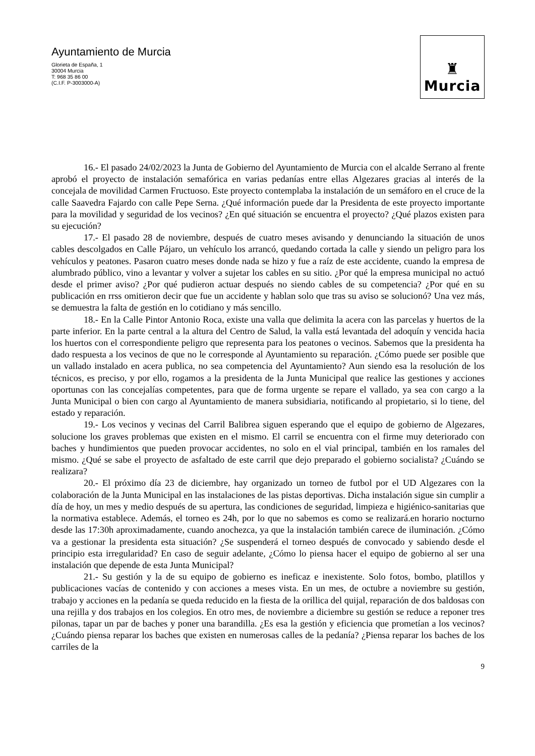Ayuntamiento de Murcia
Glorieta de España, 1
30004 Murcia
T: 968 35 86 00
(C.I.F. P-3003000-A)
♜
Murcia
16.- El pasado 24/02/2023 la Junta de Gobierno del Ayuntamiento de Murcia con el alcalde Serrano al frente aprobó el proyecto de instalación semafórica en varias pedanías entre ellas Algezares gracias al interés de la concejala de movilidad Carmen Fructuoso. Este proyecto contemplaba la instalación de un semáforo en el cruce de la calle Saavedra Fajardo con calle Pepe Serna. ¿Qué información puede dar la Presidenta de este proyecto importante para la movilidad y seguridad de los vecinos? ¿En qué situación se encuentra el proyecto? ¿Qué plazos existen para su ejecución?
17.- El pasado 28 de noviembre, después de cuatro meses avisando y denunciando la situación de unos cables descolgados en Calle Pájaro, un vehículo los arrancó, quedando cortada la calle y siendo un peligro para los vehículos y peatones. Pasaron cuatro meses donde nada se hizo y fue a raíz de este accidente, cuando la empresa de alumbrado público, vino a levantar y volver a sujetar los cables en su sitio. ¿Por qué la empresa municipal no actuó desde el primer aviso? ¿Por qué pudieron actuar después no siendo cables de su competencia? ¿Por qué en su publicación en rrss omitieron decir que fue un accidente y hablan solo que tras su aviso se solucionó? Una vez más, se demuestra la falta de gestión en lo cotidiano y más sencillo.
18.- En la Calle Pintor Antonio Roca, existe una valla que delimita la acera con las parcelas y huertos de la parte inferior. En la parte central a la altura del Centro de Salud, la valla está levantada del adoquín y vencida hacia los huertos con el correspondiente peligro que representa para los peatones o vecinos. Sabemos que la presidenta ha dado respuesta a los vecinos de que no le corresponde al Ayuntamiento su reparación. ¿Cómo puede ser posible que un vallado instalado en acera publica, no sea competencia del Ayuntamiento? Aun siendo esa la resolución de los técnicos, es preciso, y por ello, rogamos a la presidenta de la Junta Municipal que realice las gestiones y acciones oportunas con las concejalías competentes, para que de forma urgente se repare el vallado, ya sea con cargo a la Junta Municipal o bien con cargo al Ayuntamiento de manera subsidiaria, notificando al propietario, si lo tiene, del estado y reparación.
19.- Los vecinos y vecinas del Carril Balibrea siguen esperando que el equipo de gobierno de Algezares, solucione los graves problemas que existen en el mismo. El carril se encuentra con el firme muy deteriorado con baches y hundimientos que pueden provocar accidentes, no solo en el vial principal, también en los ramales del mismo. ¿Qué se sabe el proyecto de asfaltado de este carril que dejo preparado el gobierno socialista? ¿Cuándo se realizara?
20.- El próximo día 23 de diciembre, hay organizado un torneo de futbol por el UD Algezares con la colaboración de la Junta Municipal en las instalaciones de las pistas deportivas. Dicha instalación sigue sin cumplir a día de hoy, un mes y medio después de su apertura, las condiciones de seguridad, limpieza e higiénico-sanitarias que la normativa establece. Además, el torneo es 24h, por lo que no sabemos es como se realizará.en horario nocturno desde las 17:30h aproximadamente, cuando anochezca, ya que la instalación también carece de iluminación. ¿Cómo va a gestionar la presidenta esta situación? ¿Se suspenderá el torneo después de convocado y sabiendo desde el principio esta irregularidad? En caso de seguir adelante, ¿Cómo lo piensa hacer el equipo de gobierno al ser una instalación que depende de esta Junta Municipal?
21.- Su gestión y la de su equipo de gobierno es ineficaz e inexistente. Solo fotos, bombo, platillos y publicaciones vacías de contenido y con acciones a meses vista. En un mes, de octubre a noviembre su gestión, trabajo y acciones en la pedanía se queda reducido en la fiesta de la orillica del quijal, reparación de dos baldosas con una rejilla y dos trabajos en los colegios. En otro mes, de noviembre a diciembre su gestión se reduce a reponer tres pilonas, tapar un par de baches y poner una barandilla. ¿Es esa la gestión y eficiencia que prometían a los vecinos? ¿Cuándo piensa reparar los baches que existen en numerosas calles de la pedanía? ¿Piensa reparar los baches de los carriles de la
9